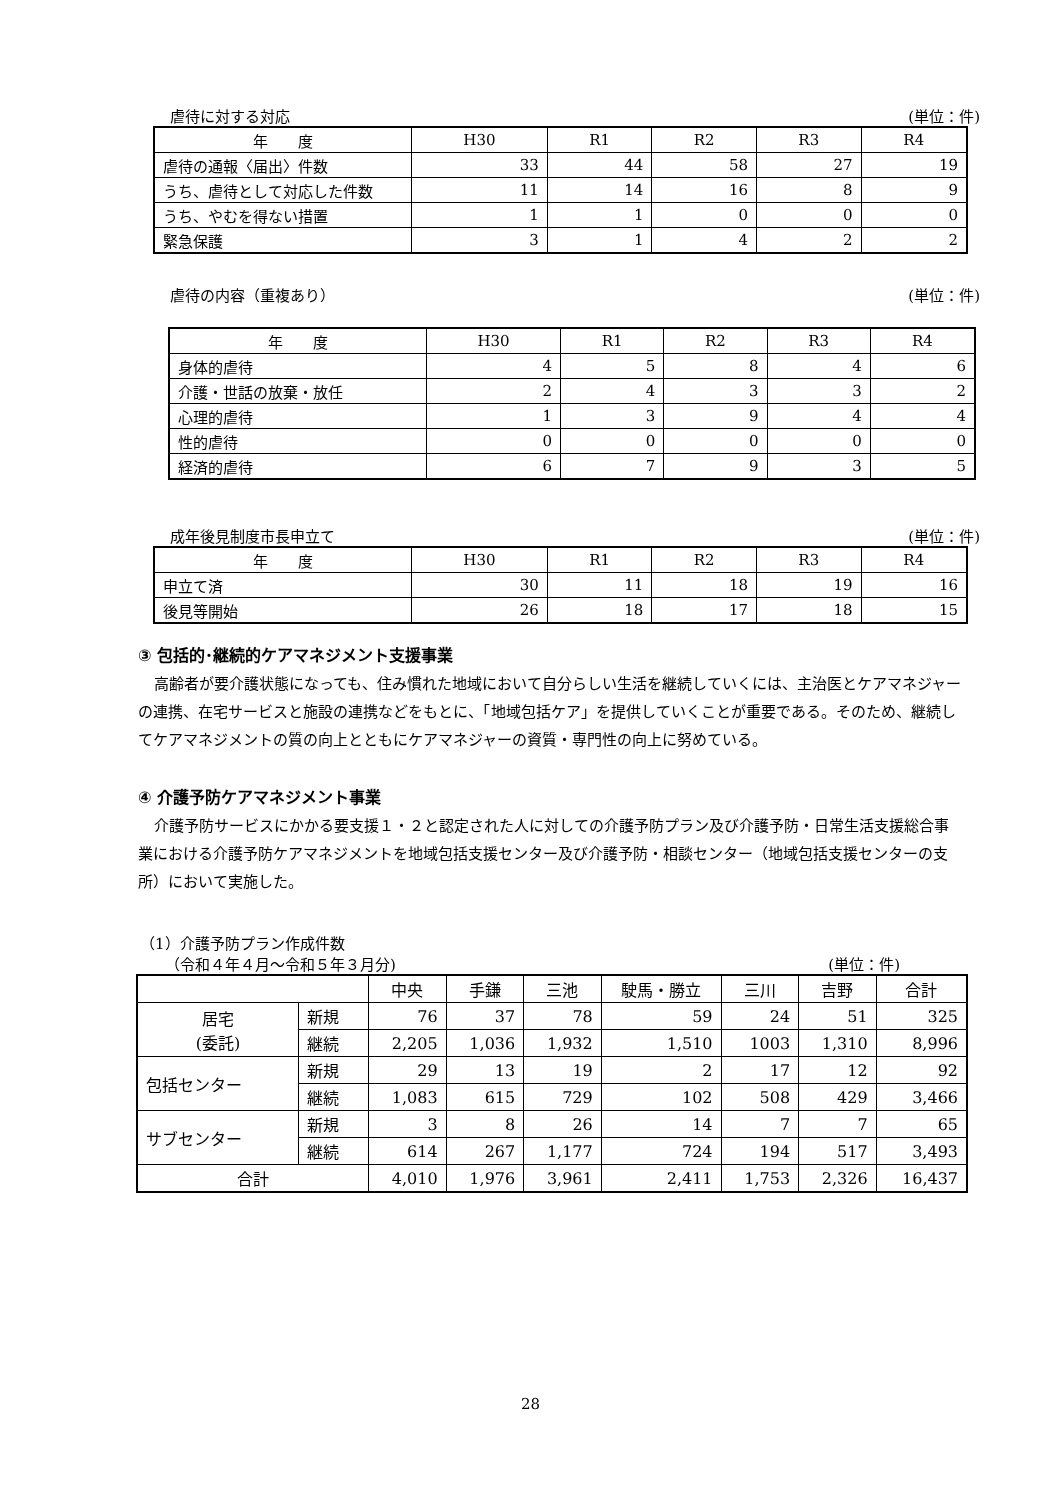虐待に対する対応 (単位：件)
| 年 度 | H30 | R1 | R2 | R3 | R4 |
| --- | --- | --- | --- | --- | --- |
| 虐待の通報〈届出〉件数 | 33 | 44 | 58 | 27 | 19 |
| うち、虐待として対応した件数 | 11 | 14 | 16 | 8 | 9 |
| うち、やむを得ない措置 | 1 | 1 | 0 | 0 | 0 |
| 緊急保護 | 3 | 1 | 4 | 2 | 2 |
虐待の内容（重複あり） (単位：件)
| 年 度 | H30 | R1 | R2 | R3 | R4 |
| --- | --- | --- | --- | --- | --- |
| 身体的虐待 | 4 | 5 | 8 | 4 | 6 |
| 介護・世話の放棄・放任 | 2 | 4 | 3 | 3 | 2 |
| 心理的虐待 | 1 | 3 | 9 | 4 | 4 |
| 性的虐待 | 0 | 0 | 0 | 0 | 0 |
| 経済的虐待 | 6 | 7 | 9 | 3 | 5 |
成年後見制度市長申立て (単位：件)
| 年 度 | H30 | R1 | R2 | R3 | R4 |
| --- | --- | --- | --- | --- | --- |
| 申立て済 | 30 | 11 | 18 | 19 | 16 |
| 後見等開始 | 26 | 18 | 17 | 18 | 15 |
③ 包括的･継続的ケアマネジメント支援事業
高齢者が要介護状態になっても、住み慣れた地域において自分らしい生活を継続していくには、主治医とケアマネジャーの連携、在宅サービスと施設の連携などをもとに、「地域包括ケア」を提供していくことが重要である。そのため、継続してケアマネジメントの質の向上とともにケアマネジャーの資質・専門性の向上に努めている。
④ 介護予防ケアマネジメント事業
介護予防サービスにかかる要支援１・２と認定された人に対しての介護予防プラン及び介護予防・日常生活支援総合事業における介護予防ケアマネジメントを地域包括支援センター及び介護予防・相談センター（地域包括支援センターの支所）において実施した。
（1）介護予防プラン作成件数
（令和４年４月～令和５年３月分) (単位：件)
| | | 中央 | 手鎌 | 三池 | 駛馬・勝立 | 三川 | 吉野 | 合計 |
| --- | --- | --- | --- | --- | --- | --- | --- | --- |
| 居宅 (委託) | 新規 | 76 | 37 | 78 | 59 | 24 | 51 | 325 |
| | 継続 | 2,205 | 1,036 | 1,932 | 1,510 | 1003 | 1,310 | 8,996 |
| 包括センター | 新規 | 29 | 13 | 19 | 2 | 17 | 12 | 92 |
| | 継続 | 1,083 | 615 | 729 | 102 | 508 | 429 | 3,466 |
| サブセンター | 新規 | 3 | 8 | 26 | 14 | 7 | 7 | 65 |
| | 継続 | 614 | 267 | 1,177 | 724 | 194 | 517 | 3,493 |
| 合計 | | 4,010 | 1,976 | 3,961 | 2,411 | 1,753 | 2,326 | 16,437 |
28